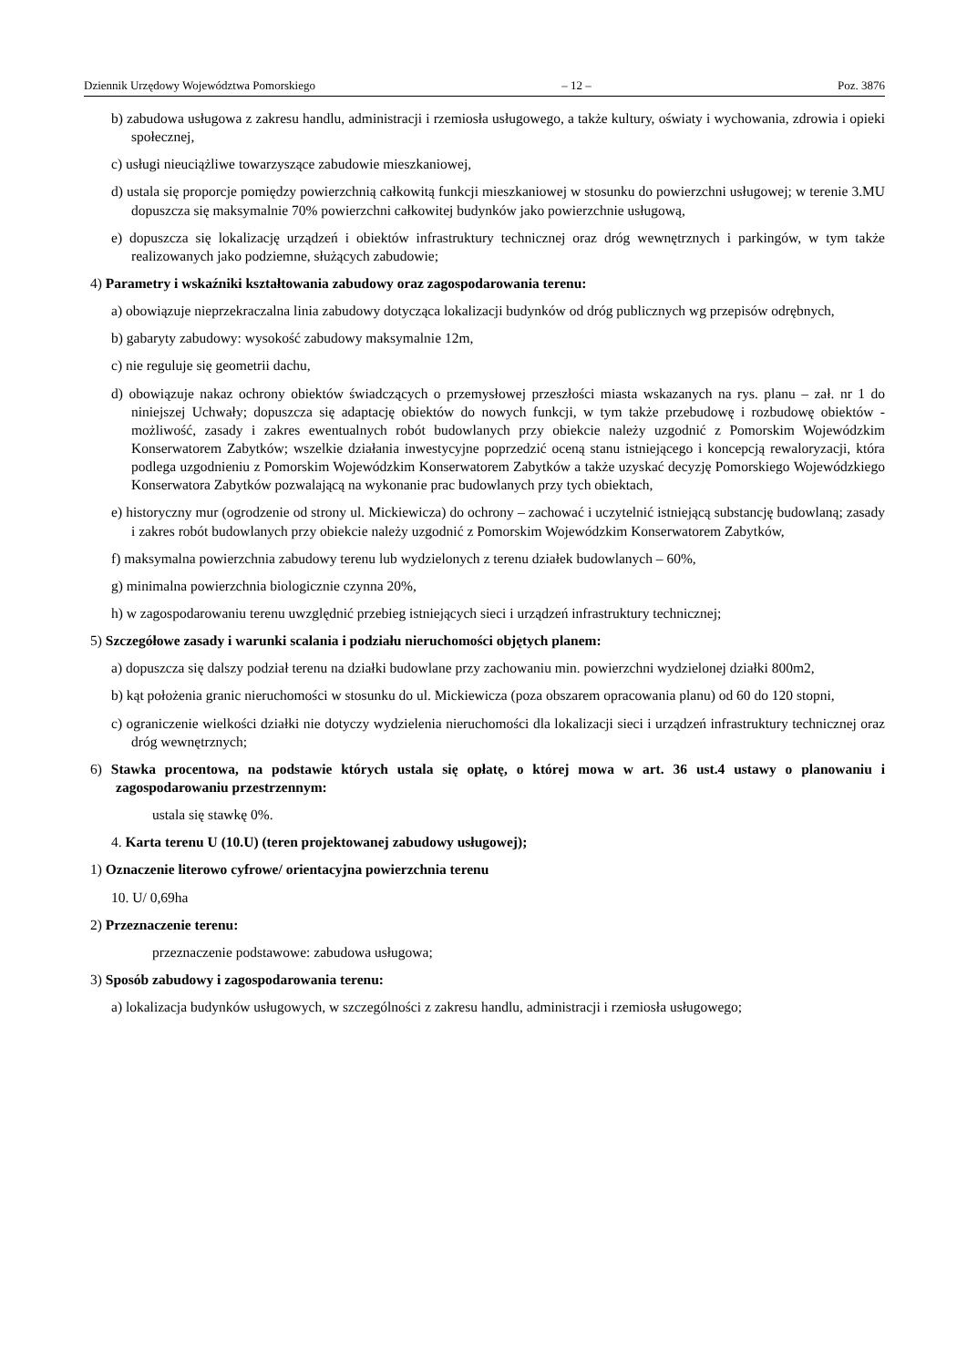Dziennik Urzędowy Województwa Pomorskiego – 12 – Poz. 3876
b) zabudowa usługowa z zakresu handlu, administracji i rzemiosła usługowego, a także kultury, oświaty i wychowania, zdrowia i opieki społecznej,
c) usługi nieuciążliwe towarzyszące zabudowie mieszkaniowej,
d) ustala się proporcje pomiędzy powierzchnią całkowitą funkcji mieszkaniowej w stosunku do powierzchni usługowej; w terenie 3.MU dopuszcza się maksymalnie 70% powierzchni całkowitej budynków jako powierzchnie usługową,
e) dopuszcza się lokalizację urządzeń i obiektów infrastruktury technicznej oraz dróg wewnętrznych i parkingów, w tym także realizowanych jako podziemne, służących zabudowie;
4) Parametry i wskaźniki kształtowania zabudowy oraz zagospodarowania terenu:
a) obowiązuje nieprzekraczalna linia zabudowy dotycząca lokalizacji budynków od dróg publicznych wg przepisów odrębnych,
b) gabaryty zabudowy: wysokość zabudowy maksymalnie 12m,
c) nie reguluje się geometrii dachu,
d) obowiązuje nakaz ochrony obiektów świadczących o przemysłowej przeszłości miasta wskazanych na rys. planu – zał. nr 1 do niniejszej Uchwały; dopuszcza się adaptację obiektów do nowych funkcji, w tym także przebudowę i rozbudowę obiektów - możliwość, zasady i zakres ewentualnych robót budowlanych przy obiekcie należy uzgodnić z Pomorskim Wojewódzkim Konserwatorem Zabytków; wszelkie działania inwestycyjne poprzedzić oceną stanu istniejącego i koncepcją rewaloryzacji, która podlega uzgodnieniu z Pomorskim Wojewódzkim Konserwatorem Zabytków a także uzyskać decyzję Pomorskiego Wojewódzkiego Konserwatora Zabytków pozwalającą na wykonanie prac budowlanych przy tych obiektach,
e) historyczny mur (ogrodzenie od strony ul. Mickiewicza) do ochrony – zachować i uczytelnić istniejącą substancję budowlaną; zasady i zakres robót budowlanych przy obiekcie należy uzgodnić z Pomorskim Wojewódzkim Konserwatorem Zabytków,
f) maksymalna powierzchnia zabudowy terenu lub wydzielonych z terenu działek budowlanych – 60%,
g) minimalna powierzchnia biologicznie czynna 20%,
h) w zagospodarowaniu terenu uwzględnić przebieg istniejących sieci i urządzeń infrastruktury technicznej;
5) Szczegółowe zasady i warunki scalania i podziału nieruchomości objętych planem:
a) dopuszcza się dalszy podział terenu na działki budowlane przy zachowaniu min. powierzchni wydzielonej działki 800m2,
b) kąt położenia granic nieruchomości w stosunku do ul. Mickiewicza (poza obszarem opracowania planu) od 60 do 120 stopni,
c) ograniczenie wielkości działki nie dotyczy wydzielenia nieruchomości dla lokalizacji sieci i urządzeń infrastruktury technicznej oraz dróg wewnętrznych;
6) Stawka procentowa, na podstawie których ustala się opłatę, o której mowa w art. 36 ust.4 ustawy o planowaniu i zagospodarowaniu przestrzennym:
ustala się stawkę 0%.
4. Karta terenu U (10.U) (teren projektowanej zabudowy usługowej);
1) Oznaczenie literowo cyfrowe/ orientacyjna powierzchnia terenu
10. U/ 0,69ha
2) Przeznaczenie terenu:
przeznaczenie podstawowe: zabudowa usługowa;
3) Sposób zabudowy i zagospodarowania terenu:
a) lokalizacja budynków usługowych, w szczególności z zakresu handlu, administracji i rzemiosła usługowego;